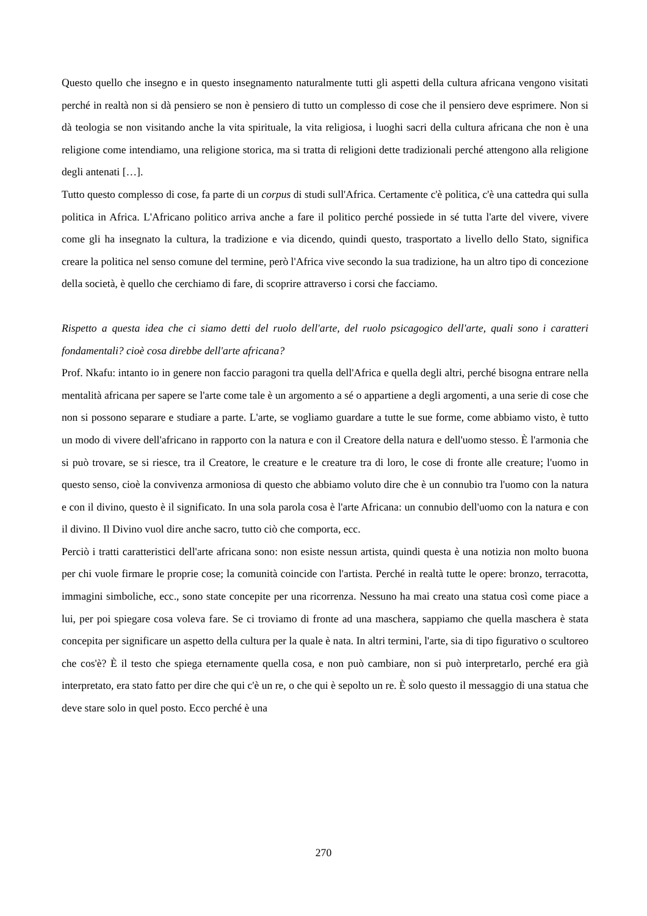Questo quello che insegno e in questo insegnamento naturalmente tutti gli aspetti della cultura africana vengono visitati perché in realtà non si dà pensiero se non è pensiero di tutto un complesso di cose che il pensiero deve esprimere. Non si dà teologia se non visitando anche la vita spirituale, la vita religiosa, i luoghi sacri della cultura africana che non è una religione come intendiamo, una religione storica, ma si tratta di religioni dette tradizionali perché attengono alla religione degli antenati […].
Tutto questo complesso di cose, fa parte di un corpus di studi sull'Africa. Certamente c'è politica, c'è una cattedra qui sulla politica in Africa. L'Africano politico arriva anche a fare il politico perché possiede in sé tutta l'arte del vivere, vivere come gli ha insegnato la cultura, la tradizione e via dicendo, quindi questo, trasportato a livello dello Stato, significa creare la politica nel senso comune del termine, però l'Africa vive secondo la sua tradizione, ha un altro tipo di concezione della società, è quello che cerchiamo di fare, di scoprire attraverso i corsi che facciamo.
Rispetto a questa idea che ci siamo detti del ruolo dell'arte, del ruolo psicagogico dell'arte, quali sono i caratteri fondamentali? cioè cosa direbbe dell'arte africana?
Prof. Nkafu: intanto io in genere non faccio paragoni tra quella dell'Africa e quella degli altri, perché bisogna entrare nella mentalità africana per sapere se l'arte come tale è un argomento a sé o appartiene a degli argomenti, a una serie di cose che non si possono separare e studiare a parte. L'arte, se vogliamo guardare a tutte le sue forme, come abbiamo visto, è tutto un modo di vivere dell'africano in rapporto con la natura e con il Creatore della natura e dell'uomo stesso. È l'armonia che si può trovare, se si riesce, tra il Creatore, le creature e le creature tra di loro, le cose di fronte alle creature; l'uomo in questo senso, cioè la convivenza armoniosa di questo che abbiamo voluto dire che è un connubio tra l'uomo con la natura e con il divino, questo è il significato. In una sola parola cosa è l'arte Africana: un connubio dell'uomo con la natura e con il divino. Il Divino vuol dire anche sacro, tutto ciò che comporta, ecc.
Perciò i tratti caratteristici dell'arte africana sono: non esiste nessun artista, quindi questa è una notizia non molto buona per chi vuole firmare le proprie cose; la comunità coincide con l'artista. Perché in realtà tutte le opere: bronzo, terracotta, immagini simboliche, ecc., sono state concepite per una ricorrenza. Nessuno ha mai creato una statua così come piace a lui, per poi spiegare cosa voleva fare. Se ci troviamo di fronte ad una maschera, sappiamo che quella maschera è stata concepita per significare un aspetto della cultura per la quale è nata. In altri termini, l'arte, sia di tipo figurativo o scultoreo che cos'è? È il testo che spiega eternamente quella cosa, e non può cambiare, non si può interpretarlo, perché era già interpretato, era stato fatto per dire che qui c'è un re, o che qui è sepolto un re. È solo questo il messaggio di una statua che deve stare solo in quel posto. Ecco perché è una
270